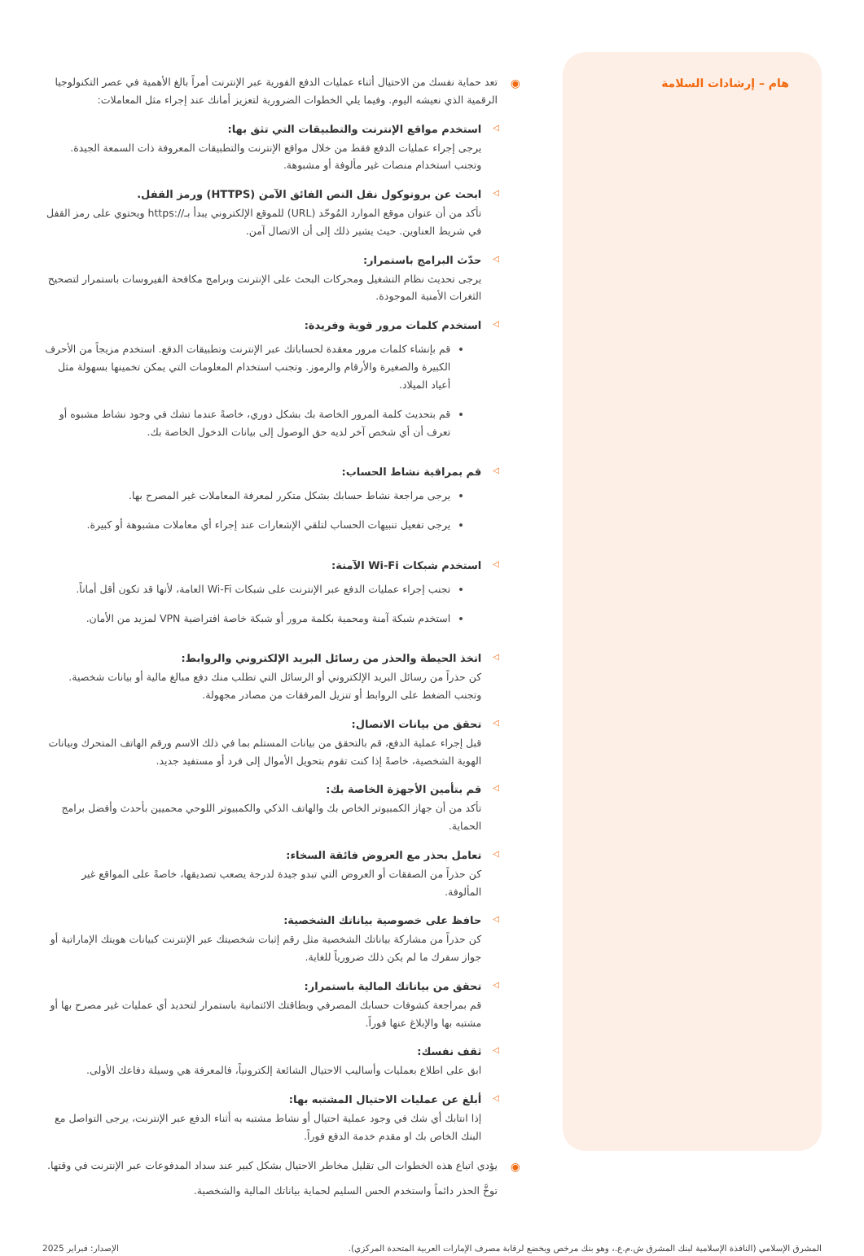هام – إرشادات السلامة
◉ تعد حماية نفسك من الاحتيال أثناء عمليات الدفع الفورية عبر الإنترنت أمراً بالغ الأهمية في عصر التكنولوجيا الرقمية الذي نعيشه اليوم. وفيما يلي الخطوات الضرورية لتعزيز أمانك عند إجراء مثل المعاملات:
◁
استخدم مواقع الإنترنت والتطبيقات التي تثق بها:
يرجى إجراء عمليات الدفع فقط من خلال مواقع الإنترنت والتطبيقات المعروفة ذات السمعة الجيدة. وتجنب استخدام منصات غير مألوفة أو مشبوهة.
◁
ابحث عن بروتوكول نقل النص الفائق الآمن (HTTPS) ورمز القفل.
تأكد من أن عنوان موقع الموارد المُوحّد (URL) للموقع الإلكتروني يبدأ بـ//:https ويحتوي على رمز القفل في شريط العناوين. حيث يشير ذلك إلى أن الاتصال آمن.
◁
حدّث البرامج باستمرار:
يرجى تحديث نظام التشغيل ومحركات البحث على الإنترنت وبرامج مكافحة الفيروسات باستمرار لتصحيح الثغرات الأمنية الموجودة.
◁
استخدم كلمات مرور قوية وفريدة:
قم بإنشاء كلمات مرور معقدة لحساباتك عبر الإنترنت وتطبيقات الدفع. استخدم مزيجاً من الأحرف الكبيرة والصغيرة والأرقام والرموز. وتجنب استخدام المعلومات التي يمكن تخمينها بسهولة مثل أعياد الميلاد.
قم بتحديث كلمة المرور الخاصة بك بشكل دوري، خاصةً عندما تشك في وجود نشاط مشبوه أو تعرف أن أي شخص آخر لديه حق الوصول إلى بيانات الدخول الخاصة بك.
◁
قم بمراقبة نشاط الحساب:
يرجى مراجعة نشاط حسابك بشكل متكرر لمعرفة المعاملات غير المصرح بها.
يرجى تفعيل تنبيهات الحساب لتلقي الإشعارات عند إجراء أي معاملات مشبوهة أو كبيرة.
◁
استخدم شبكات Wi-Fi الآمنة:
تجنب إجراء عمليات الدفع عبر الإنترنت على شبكات Wi-Fi العامة، لأنها قد تكون أقل أماناً.
استخدم شبكة آمنة ومحمية بكلمة مرور أو شبكة خاصة افتراضية VPN لمزيد من الأمان.
◁
اتخذ الحيطة والحذر من رسائل البريد الإلكتروني والروابط:
كن حذراً من رسائل البريد الإلكتروني أو الرسائل التي تطلب منك دفع مبالغ مالية أو بيانات شخصية. وتجنب الضغط على الروابط أو تنزيل المرفقات من مصادر مجهولة.
◁
تحقق من بيانات الاتصال:
قبل إجراء عملية الدفع، قم بالتحقق من بيانات المستلم بما في ذلك الاسم ورقم الهاتف المتحرك وبيانات الهوية الشخصية، خاصةً إذا كنت تقوم بتحويل الأموال إلى فرد أو مستفيد جديد.
◁
قم بتأمين الأجهزة الخاصة بك:
تأكد من أن جهاز الكمبيوتر الخاص بك والهاتف الذكي والكمبيوتر اللوحي محميين بأحدث وأفضل برامج الحماية.
◁
تعامل بحذر مع العروض فائقة السخاء:
كن حذراً من الصفقات أو العروض التي تبدو جيدة لدرجة يصعب تصديقها، خاصةً على المواقع غير المألوفة.
◁
حافظ على خصوصية بياناتك الشخصية:
كن حذراً من مشاركة بياناتك الشخصية مثل رقم إثبات شخصيتك عبر الإنترنت كبيانات هويتك الإماراتية أو جواز سفرك ما لم يكن ذلك ضرورياً للغاية.
◁
تحقق من بياناتك المالية باستمرار:
قم بمراجعة كشوفات حسابك المصرفي وبطاقتك الائتمانية باستمرار لتحديد أي عمليات غير مصرح بها أو مشتبه بها والإبلاغ عنها فوراً.
◁
ثقف نفسك:
ابق على اطلاع بعمليات وأساليب الاحتيال الشائعة إلكترونياً، فالمعرفة هي وسيلة دفاعك الأولى.
◁
أبلغ عن عمليات الاحتيال المشتبه بها:
إذا انتابك أي شك في وجود عملية احتيال أو نشاط مشتبه به أثناء الدفع عبر الإنترنت، يرجى التواصل مع البنك الخاص بك او مقدم خدمة الدفع فوراً.
◉ يؤدي اتباع هذه الخطوات الى تقليل مخاطر الاحتيال بشكل كبير عند سداد المدفوعات عبر الإنترنت في وقتها.
توخَّ الحذر دائماً واستخدم الحس السليم لحماية بياناتك المالية والشخصية.
المشرق الإسلامي (النافذة الإسلامية لبنك المشرق ش.م.ع.، وهو بنك مرخص ويخضع لرقابة مصرف الإمارات العربية المتحدة المركزي). الإصدار: فبراير 2025